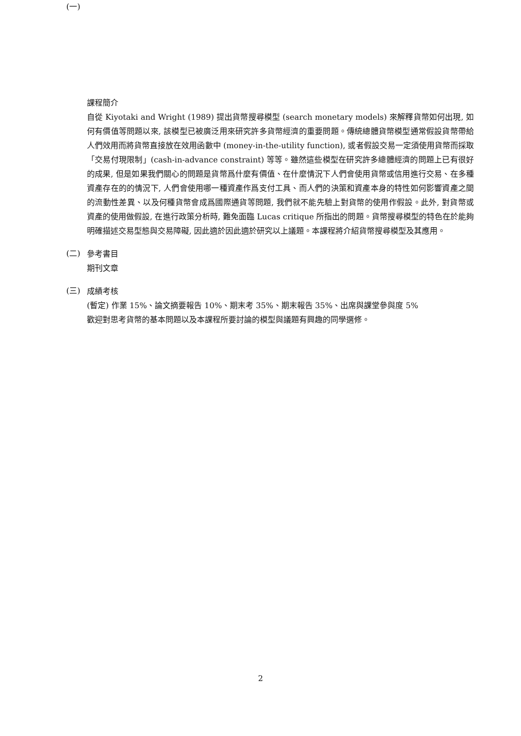(一)
課程簡介
自從 Kiyotaki and Wright (1989) 提出貨幣搜尋模型 (search monetary models) 來解釋貨幣如何出現, 如何有價值等問題以來, 該模型已被廣泛用來研究許多貨幣經濟的重要問題。傳統總體貨幣模型通常假設貨幣帶給人們效用而將貨幣直接放在效用函數中 (money-in-the-utility function), 或者假設交易一定須使用貨幣而採取「交易付現限制」(cash-in-advance constraint) 等等。雖然這些模型在研究許多總體經濟的問題上已有很好的成果, 但是如果我們關心的問題是貨幣爲什麼有價值、在什麼情況下人們會使用貨幣或信用進行交易、在多種資產存在的的情況下, 人們會使用哪一種資產作爲支付工具、而人們的決策和資產本身的特性如何影響資產之間的流動性差異、以及何種貨幣會成爲國際通貨等問題, 我們就不能先驗上對貨幣的使用作假設。此外, 對貨幣或資產的使用做假設, 在進行政策分析時, 難免面臨 Lucas critique 所指出的問題。貨幣搜尋模型的特色在於能夠明確描述交易型態與交易障礙, 因此適於因此適於研究以上議題。本課程將介紹貨幣搜尋模型及其應用。
(二)
參考書目
期刊文章
(三)
成績考核
(暫定) 作業 15%、論文摘要報告 10%、期末考 35%、期末報告 35%、出席與課堂參與度 5%
歡迎對思考貨幣的基本問題以及本課程所要討論的模型與議題有興趣的同學選修。
2